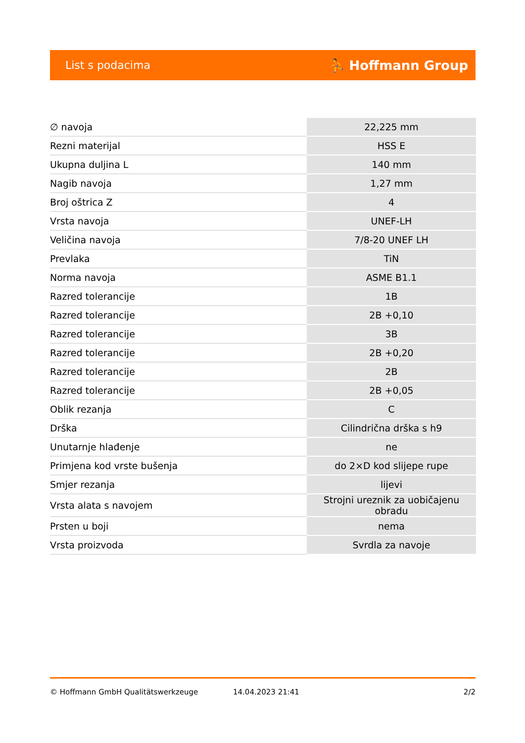List s podacima ⛹ Hoffmann Group
| ∅ navoja | 22,225 mm |
| Rezni materijal | HSS E |
| Ukupna duljina L | 140 mm |
| Nagib navoja | 1,27 mm |
| Broj oštrica Z | 4 |
| Vrsta navoja | UNEF-LH |
| Veličina navoja | 7/8-20 UNEF LH |
| Prevlaka | TiN |
| Norma navoja | ASME B1.1 |
| Razred tolerancije | 1B |
| Razred tolerancije | 2B +0,10 |
| Razred tolerancije | 3B |
| Razred tolerancije | 2B +0,20 |
| Razred tolerancije | 2B |
| Razred tolerancije | 2B +0,05 |
| Oblik rezanja | C |
| Drška | Cilindrična drška s h9 |
| Unutarnje hlađenje | ne |
| Primjena kod vrste bušenja | do 2×D kod slijepe rupe |
| Smjer rezanja | lijevi |
| Vrsta alata s navojem | Strojni ureznik za uobičajenu obradu |
| Prsten u boji | nema |
| Vrsta proizvoda | Svrdla za navoje |
© Hoffmann GmbH Qualitätswerkzeuge 14.04.2023 21:41 2/2